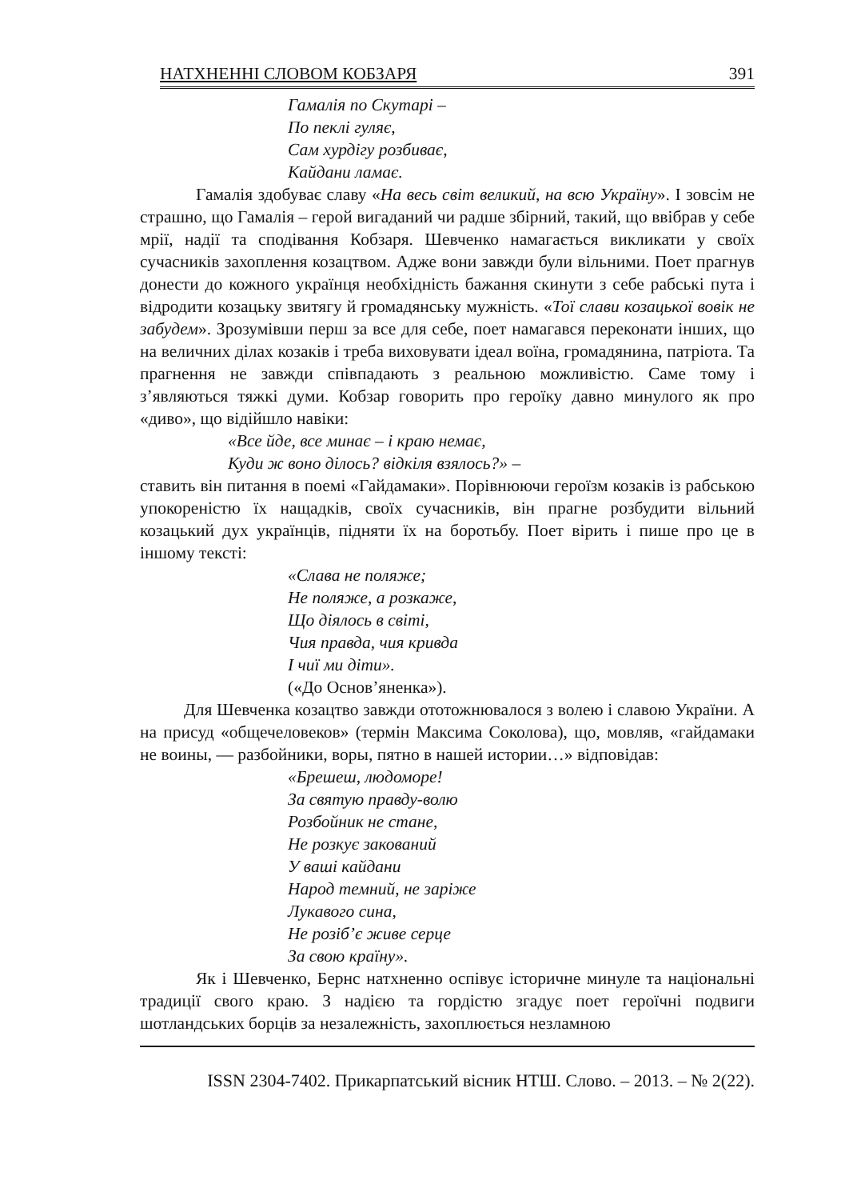НАТХНЕННІ СЛОВОМ КОБЗАРЯ 391
Гамалія по Скутарі –
По пеклі гуляє,
Сам хурдігу розбиває,
Кайдани ламає.
Гамалія здобуває славу «На весь світ великий, на всю Україну». І зовсім не страшно, що Гамалія – герой вигаданий чи радше збірний, такий, що ввібрав у себе мрії, надії та сподівання Кобзаря. Шевченко намагається викликати у своїх сучасників захоплення козацтвом. Адже вони завжди були вільними. Поет прагнув донести до кожного українця необхідність бажання скинути з себе рабські пута і відродити козацьку звитягу й громадянську мужність. «Тої слави козацької вовік не забудем». Зрозумівши перш за все для себе, поет намагався переконати інших, що на величних ділах козаків і треба виховувати ідеал воїна, громадянина, патріота. Та прагнення не завжди співпадають з реальною можливістю. Саме тому і з’являються тяжкі думи. Кобзар говорить про героїку давно минулого як про «диво», що відійшло навіки:
«Все йде, все минає – і краю немає,
Куди ж воно ділось? відкіля взялось?» –
ставить він питання в поемі «Гайдамаки». Порівнюючи героїзм козаків із рабською упокореністю їх нащадків, своїх сучасників, він прагне розбудити вільний козацький дух українців, підняти їх на боротьбу. Поет вірить і пише про це в іншому тексті:
«Слава не поляже;
Не поляже, а розкаже,
Що діялось в світі,
Чия правда, чия кривда
І чиї ми діти».
(«До Основ’яненка»).
Для Шевченка козацтво завжди ототожнювалося з волею і славою України. А на присуд «общечеловеков» (термін Максима Соколова), що, мовляв, «гайдамаки не воины, — разбойники, воры, пятно в нашей истории…» відповідав:
«Брешеш, людоморе!
За святую правду-волю
Розбойник не стане,
Не розкує закований
У ваші кайдани
Народ темний, не заріже
Лукавого сина,
Не розіб’є живе серце
За свою країну».
Як і Шевченко, Бернс натхненно оспівує історичне минуле та національні традиції свого краю. З надією та гордістю згадує поет героїчні подвиги шотландських борців за незалежність, захоплюється незламною
ISSN 2304-7402. Прикарпатський вісник НТШ. Слово. – 2013. – № 2(22).